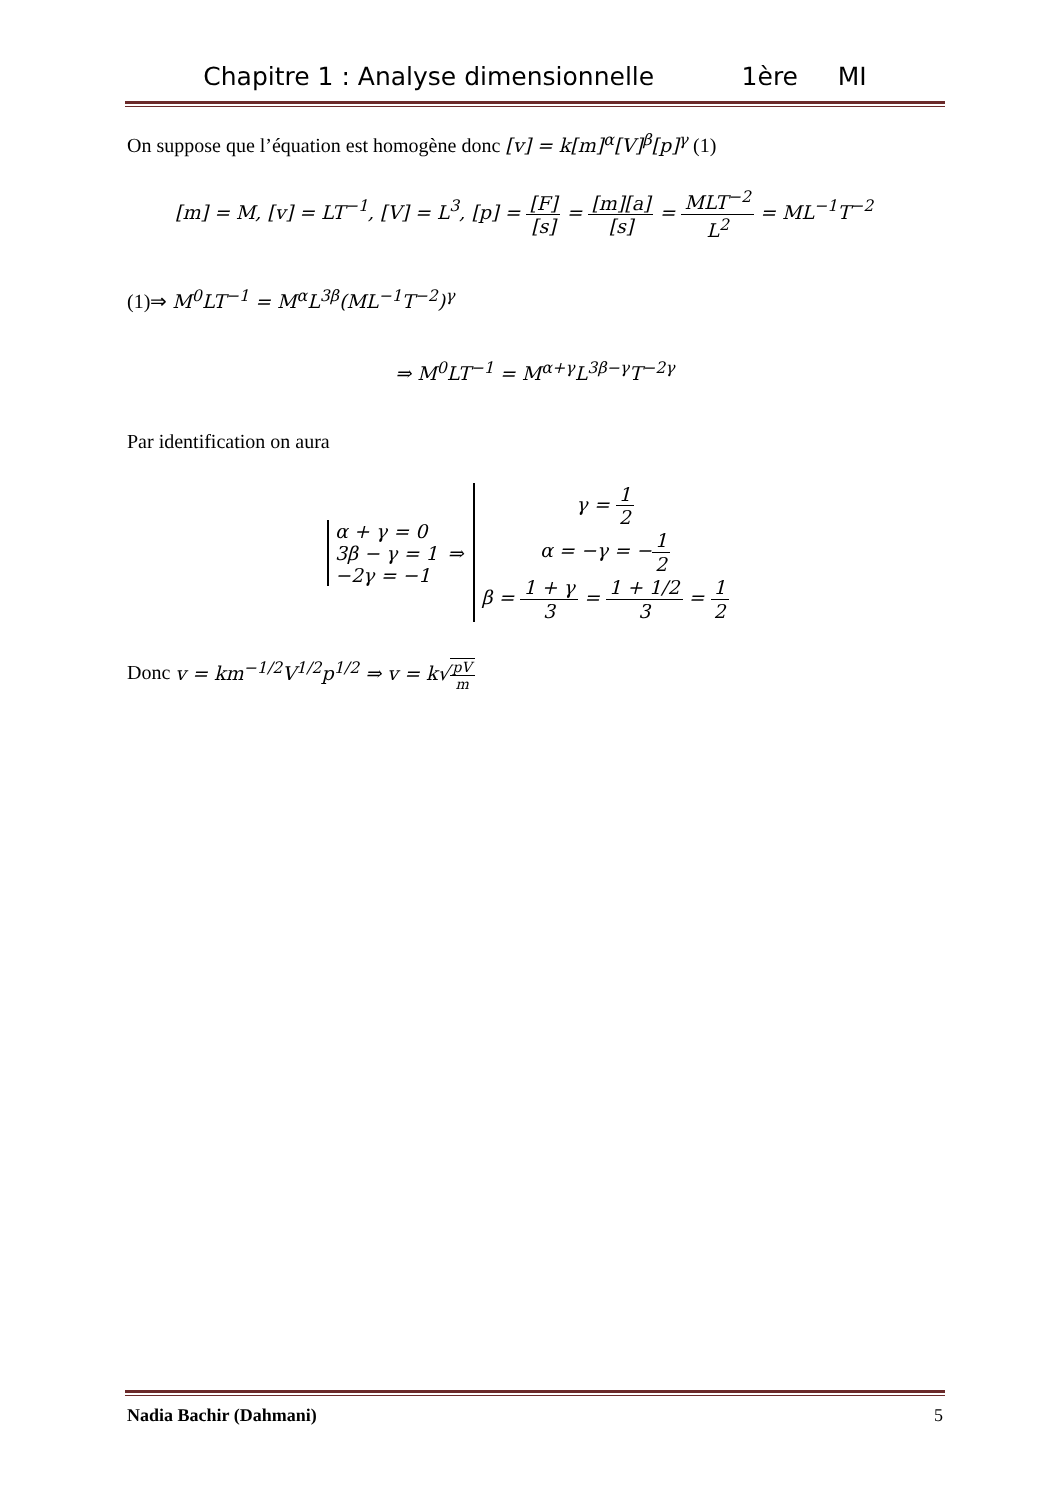Chapitre 1 : Analyse dimensionnelle 1ère MI
On suppose que l’équation est homogène donc [v] = k[m]<sup>α</sup>[V]<sup>β</sup>[p]<sup>γ</sup> (1)
[m] = M, [v] = LT<sup>−1</sup>, [V] = L<sup>3</sup>, [p] = [F] [s] = [m][a] [s] = MLT<sup>−2</sup> L<sup>2</sup> = ML<sup>−1</sup>T<sup>−2</sup>
(1)⇒ M<sup>0</sup>LT<sup>−1</sup> = M<sup>α</sup>L<sup>3β</sup>(ML<sup>−1</sup>T<sup>−2</sup>)<sup>γ</sup>
⇒ M<sup>0</sup>LT<sup>−1</sup> = M<sup>α+γ</sup>L<sup>3β−γ</sup>T<sup>−2γ</sup>
Par identification on aura
α + γ = 0
3β − γ = 1
−2γ = −1
⇒
γ = 1 2
α = −γ = −1 2
β = 1 + γ 3 = 1 + 1/2 3 = 1 2
Donc v = km<sup>−1/2</sup>V<sup>1/2</sup>p<sup>1/2</sup> ⇒ v = k√pV m
Nadia Bachir (Dahmani) 5